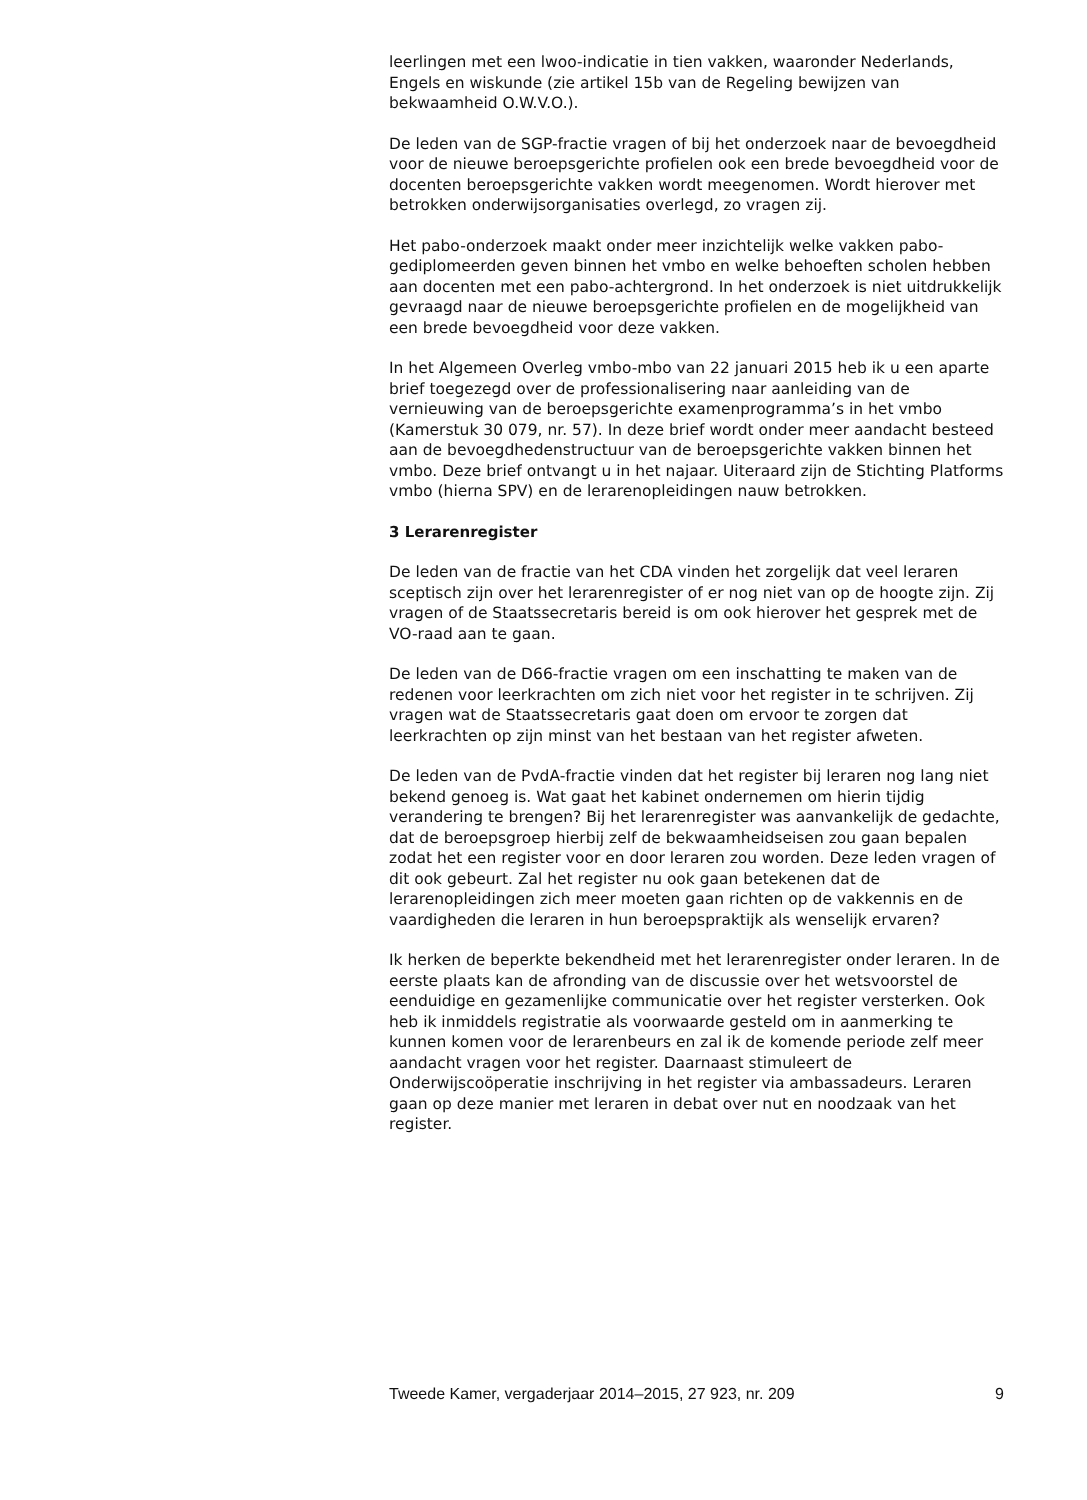leerlingen met een lwoo-indicatie in tien vakken, waaronder Nederlands, Engels en wiskunde (zie artikel 15b van de Regeling bewijzen van bekwaamheid O.W.V.O.).
De leden van de SGP-fractie vragen of bij het onderzoek naar de bevoegdheid voor de nieuwe beroepsgerichte profielen ook een brede bevoegdheid voor de docenten beroepsgerichte vakken wordt meegenomen. Wordt hierover met betrokken onderwijsorganisaties overlegd, zo vragen zij.
Het pabo-onderzoek maakt onder meer inzichtelijk welke vakken pabo-gediplomeerden geven binnen het vmbo en welke behoeften scholen hebben aan docenten met een pabo-achtergrond. In het onderzoek is niet uitdrukkelijk gevraagd naar de nieuwe beroepsgerichte profielen en de mogelijkheid van een brede bevoegdheid voor deze vakken.
In het Algemeen Overleg vmbo-mbo van 22 januari 2015 heb ik u een aparte brief toegezegd over de professionalisering naar aanleiding van de vernieuwing van de beroepsgerichte examenprogramma’s in het vmbo (Kamerstuk 30 079, nr. 57). In deze brief wordt onder meer aandacht besteed aan de bevoegdhedenstructuur van de beroepsgerichte vakken binnen het vmbo. Deze brief ontvangt u in het najaar. Uiteraard zijn de Stichting Platforms vmbo (hierna SPV) en de lerarenopleidingen nauw betrokken.
3 Lerarenregister
De leden van de fractie van het CDA vinden het zorgelijk dat veel leraren sceptisch zijn over het lerarenregister of er nog niet van op de hoogte zijn. Zij vragen of de Staatssecretaris bereid is om ook hierover het gesprek met de VO-raad aan te gaan.
De leden van de D66-fractie vragen om een inschatting te maken van de redenen voor leerkrachten om zich niet voor het register in te schrijven. Zij vragen wat de Staatssecretaris gaat doen om ervoor te zorgen dat leerkrachten op zijn minst van het bestaan van het register afweten.
De leden van de PvdA-fractie vinden dat het register bij leraren nog lang niet bekend genoeg is. Wat gaat het kabinet ondernemen om hierin tijdig verandering te brengen? Bij het lerarenregister was aanvankelijk de gedachte, dat de beroepsgroep hierbij zelf de bekwaamheidseisen zou gaan bepalen zodat het een register voor en door leraren zou worden. Deze leden vragen of dit ook gebeurt. Zal het register nu ook gaan betekenen dat de lerarenopleidingen zich meer moeten gaan richten op de vakkennis en de vaardigheden die leraren in hun beroepspraktijk als wenselijk ervaren?
Ik herken de beperkte bekendheid met het lerarenregister onder leraren. In de eerste plaats kan de afronding van de discussie over het wetsvoorstel de eenduidige en gezamenlijke communicatie over het register versterken. Ook heb ik inmiddels registratie als voorwaarde gesteld om in aanmerking te kunnen komen voor de lerarenbeurs en zal ik de komende periode zelf meer aandacht vragen voor het register. Daarnaast stimuleert de Onderwijscoöperatie inschrijving in het register via ambassadeurs. Leraren gaan op deze manier met leraren in debat over nut en noodzaak van het register.
Tweede Kamer, vergaderjaar 2014–2015, 27 923, nr. 209 9